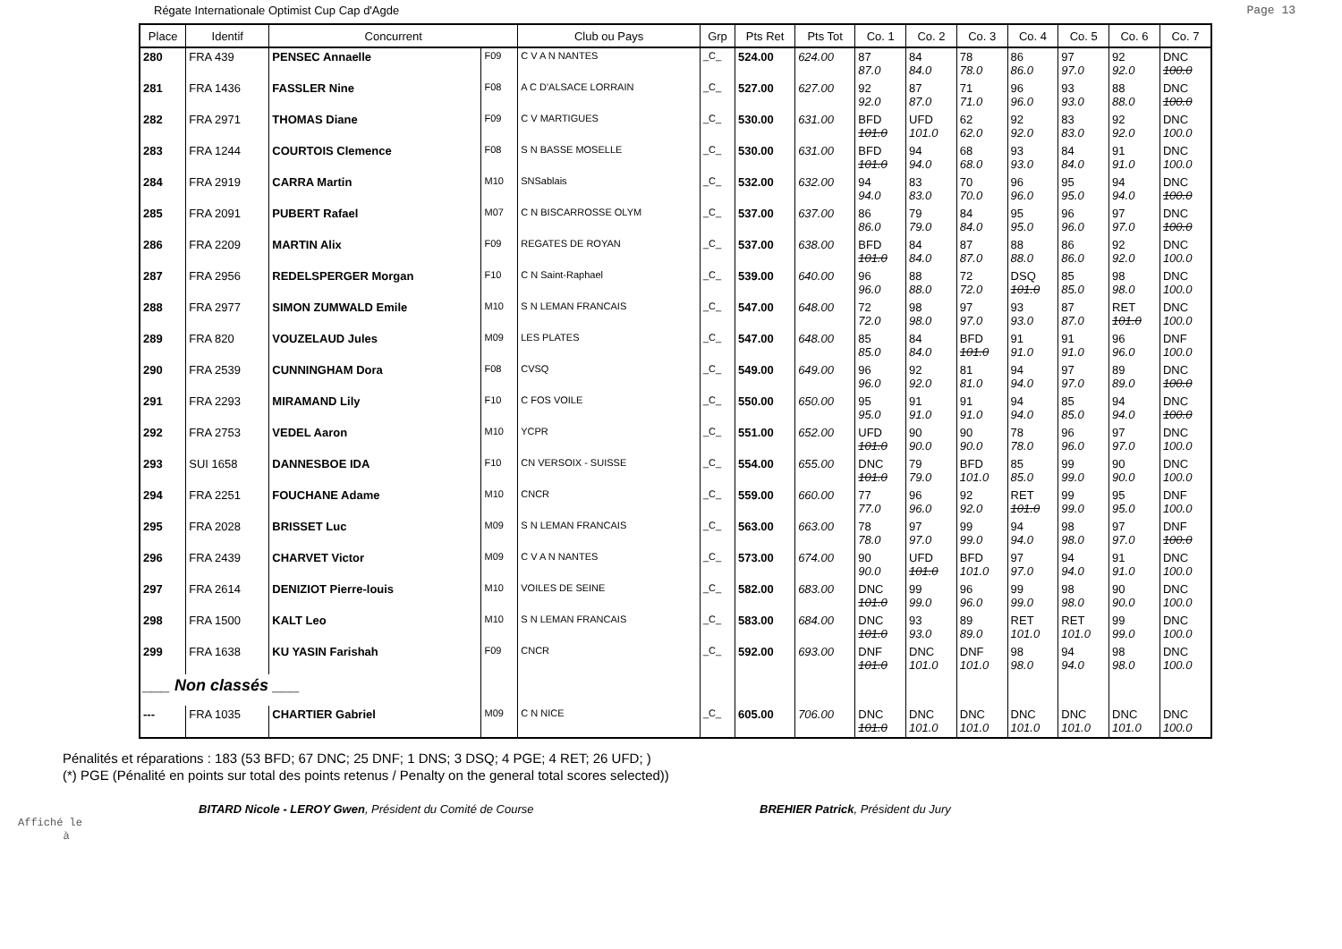Régate Internationale Optimist Cup Cap d'Agde
Page 13
| Place | Identif | Concurrent | | Club ou Pays | Grp | Pts Ret | Pts Tot | Co. 1 | Co. 2 | Co. 3 | Co. 4 | Co. 5 | Co. 6 | Co. 7 |
| --- | --- | --- | --- | --- | --- | --- | --- | --- | --- | --- | --- | --- | --- | --- |
| 280 | FRA 439 | PENSEC Annaelle | F09 | C V A N NANTES | _C_ | 524.00 | 624.00 | 87 87.0 | 84 84.0 | 78 78.0 | 86 86.0 | 97 97.0 | 92 92.0 | DNC 100.0 |
| 281 | FRA 1436 | FASSLER Nine | F08 | A C D'ALSACE LORRAIN | _C_ | 527.00 | 627.00 | 92 92.0 | 87 87.0 | 71 71.0 | 96 96.0 | 93 93.0 | 88 88.0 | DNC 100.0 |
| 282 | FRA 2971 | THOMAS Diane | F09 | C V MARTIGUES | _C_ | 530.00 | 631.00 | BFD 101.0 | UFD 101.0 | 62 62.0 | 92 92.0 | 83 83.0 | 92 92.0 | DNC 100.0 |
| 283 | FRA 1244 | COURTOIS Clemence | F08 | S N BASSE MOSELLE | _C_ | 530.00 | 631.00 | BFD 101.0 | 94 94.0 | 68 68.0 | 93 93.0 | 84 84.0 | 91 91.0 | DNC 100.0 |
| 284 | FRA 2919 | CARRA Martin | M10 | SNSablais | _C_ | 532.00 | 632.00 | 94 94.0 | 83 83.0 | 70 70.0 | 96 96.0 | 95 95.0 | 94 94.0 | DNC 100.0 |
| 285 | FRA 2091 | PUBERT Rafael | M07 | C N BISCARROSSE OLYM | _C_ | 537.00 | 637.00 | 86 86.0 | 79 79.0 | 84 84.0 | 95 95.0 | 96 96.0 | 97 97.0 | DNC 100.0 |
| 286 | FRA 2209 | MARTIN Alix | F09 | REGATES DE ROYAN | _C_ | 537.00 | 638.00 | BFD 101.0 | 84 84.0 | 87 87.0 | 88 88.0 | 86 86.0 | 92 92.0 | DNC 100.0 |
| 287 | FRA 2956 | REDELSPERGER Morgan | F10 | C N Saint-Raphael | _C_ | 539.00 | 640.00 | 96 96.0 | 88 88.0 | 72 72.0 | DSQ 101.0 | 85 85.0 | 98 98.0 | DNC 100.0 |
| 288 | FRA 2977 | SIMON ZUMWALD Emile | M10 | S N LEMAN FRANCAIS | _C_ | 547.00 | 648.00 | 72 72.0 | 98 98.0 | 97 97.0 | 93 93.0 | 87 87.0 | RET 101.0 | DNC 100.0 |
| 289 | FRA 820 | VOUZELAUD Jules | M09 | LES PLATES | _C_ | 547.00 | 648.00 | 85 85.0 | 84 84.0 | BFD 101.0 | 91 91.0 | 91 91.0 | 96 96.0 | DNF 100.0 |
| 290 | FRA 2539 | CUNNINGHAM Dora | F08 | CVSQ | _C_ | 549.00 | 649.00 | 96 96.0 | 92 92.0 | 81 81.0 | 94 94.0 | 97 97.0 | 89 89.0 | DNC 100.0 |
| 291 | FRA 2293 | MIRAMAND Lily | F10 | C FOS VOILE | _C_ | 550.00 | 650.00 | 95 95.0 | 91 91.0 | 91 91.0 | 94 94.0 | 85 85.0 | 94 94.0 | DNC 100.0 |
| 292 | FRA 2753 | VEDEL Aaron | M10 | YCPR | _C_ | 551.00 | 652.00 | UFD 101.0 | 90 90.0 | 90 90.0 | 78 78.0 | 96 96.0 | 97 97.0 | DNC 100.0 |
| 293 | SUI 1658 | DANNESBOE IDA | F10 | CN VERSOIX - SUISSE | _C_ | 554.00 | 655.00 | DNC 101.0 | 79 79.0 | BFD 101.0 | 85 85.0 | 99 99.0 | 90 90.0 | DNC 100.0 |
| 294 | FRA 2251 | FOUCHANE Adame | M10 | CNCR | _C_ | 559.00 | 660.00 | 77 77.0 | 96 96.0 | 92 92.0 | RET 101.0 | 99 99.0 | 95 95.0 | DNF 100.0 |
| 295 | FRA 2028 | BRISSET Luc | M09 | S N LEMAN FRANCAIS | _C_ | 563.00 | 663.00 | 78 78.0 | 97 97.0 | 99 99.0 | 94 94.0 | 98 98.0 | 97 97.0 | DNF 100.0 |
| 296 | FRA 2439 | CHARVET Victor | M09 | C V A N NANTES | _C_ | 573.00 | 674.00 | 90 90.0 | UFD 101.0 | BFD 101.0 | 97 97.0 | 94 94.0 | 91 91.0 | DNC 100.0 |
| 297 | FRA 2614 | DENIZIOT Pierre-louis | M10 | VOILES DE SEINE | _C_ | 582.00 | 683.00 | DNC 101.0 | 99 99.0 | 96 96.0 | 99 99.0 | 98 98.0 | 90 90.0 | DNC 100.0 |
| 298 | FRA 1500 | KALT Leo | M10 | S N LEMAN FRANCAIS | _C_ | 583.00 | 684.00 | DNC 101.0 | 93 93.0 | 89 89.0 | RET 101.0 | RET 101.0 | 99 99.0 | DNC 100.0 |
| 299 | FRA 1638 | KU YASIN Farishah | F09 | CNCR | _C_ | 592.00 | 693.00 | DNF 101.0 | DNC 101.0 | DNF 101.0 | 98 98.0 | 94 94.0 | 98 98.0 | DNC 100.0 |
| ___ Non classés ___ | | | | | | | | | | | | | | |
| --- | FRA 1035 | CHARTIER Gabriel | M09 | C N NICE | _C_ | 605.00 | 706.00 | DNC 101.0 | DNC 101.0 | DNC 101.0 | DNC 101.0 | DNC 101.0 | DNC 101.0 | DNC 100.0 |
Pénalités et réparations : 183 (53 BFD; 67 DNC; 25 DNF; 1 DNS; 3 DSQ; 4 PGE; 4 RET; 26 UFD; )
(*) PGE (Pénalité en points sur total des points retenus / Penalty on the general total scores selected))
BITARD Nicole - LEROY Gwen, Président du Comité de Course
BREHIER Patrick, Président du Jury
Affiché le
à